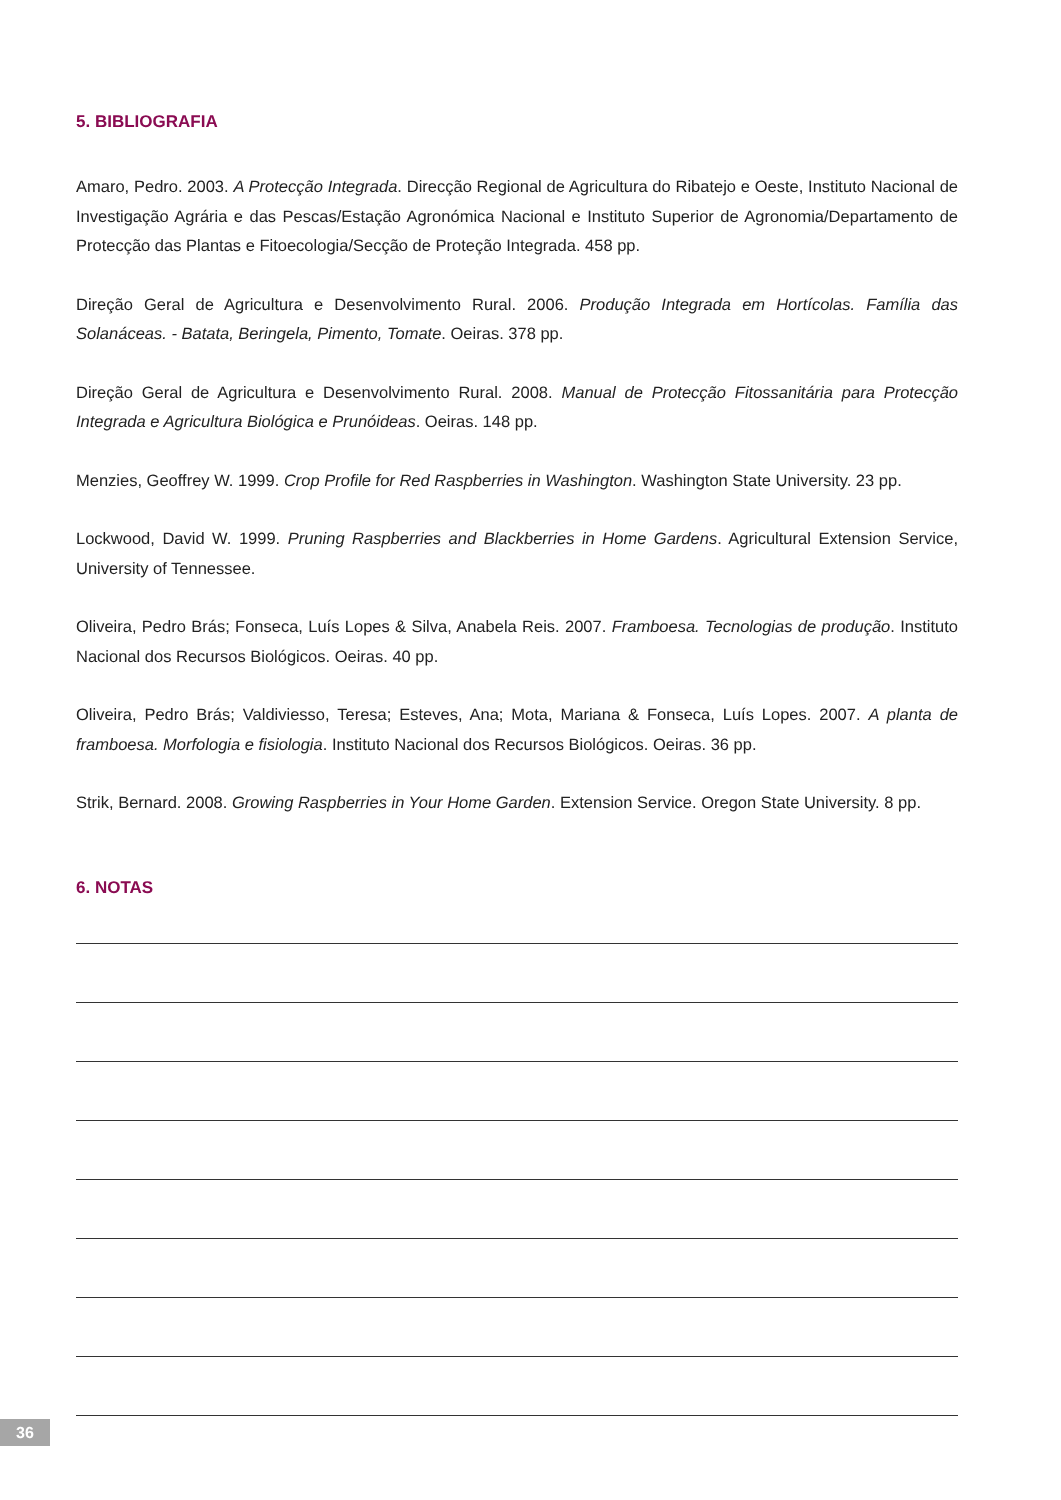5. BIBLIOGRAFIA
Amaro, Pedro. 2003. A Protecção Integrada. Direcção Regional de Agricultura do Ribatejo e Oeste, Instituto Nacional de Investigação Agrária e das Pescas/Estação Agronómica Nacional e Instituto Superior de Agronomia/Departamento de Protecção das Plantas e Fitoecologia/Secção de Proteção Integrada. 458 pp.
Direção Geral de Agricultura e Desenvolvimento Rural. 2006. Produção Integrada em Hortícolas. Família das Solanáceas. - Batata, Beringela, Pimento, Tomate. Oeiras. 378 pp.
Direção Geral de Agricultura e Desenvolvimento Rural. 2008. Manual de Protecção Fitossanitária para Protecção Integrada e Agricultura Biológica e Prunóideas. Oeiras. 148 pp.
Menzies, Geoffrey W. 1999. Crop Profile for Red Raspberries in Washington. Washington State University. 23 pp.
Lockwood, David W. 1999. Pruning Raspberries and Blackberries in Home Gardens. Agricultural Extension Service, University of Tennessee.
Oliveira, Pedro Brás; Fonseca, Luís Lopes & Silva, Anabela Reis. 2007. Framboesa. Tecnologias de produção. Instituto Nacional dos Recursos Biológicos. Oeiras. 40 pp.
Oliveira, Pedro Brás; Valdiviesso, Teresa; Esteves, Ana; Mota, Mariana & Fonseca, Luís Lopes. 2007. A planta de framboesa. Morfologia e fisiologia. Instituto Nacional dos Recursos Biológicos. Oeiras. 36 pp.
Strik, Bernard. 2008. Growing Raspberries in Your Home Garden. Extension Service. Oregon State University. 8 pp.
6. NOTAS
36